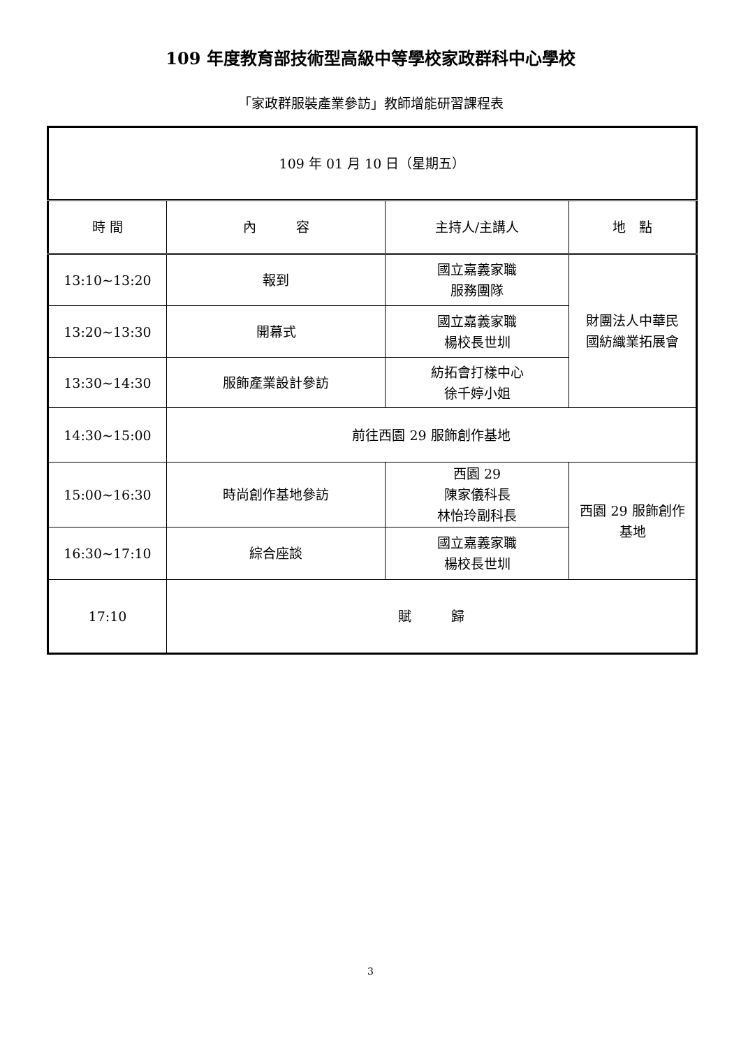109 年度教育部技術型高級中等學校家政群科中心學校
「家政群服裝產業參訪」教師增能研習課程表
| 109 年 01 月 10 日（星期五） | | | |
| 時 間 | 內 容 | 主持人/主講人 | 地 點 |
| 13:10~13:20 | 報到 | 國立嘉義家職 服務團隊 | 財團法人中華民 國紡織業拓展會 |
| 13:20~13:30 | 開幕式 | 國立嘉義家職 楊校長世圳 | |
| 13:30~14:30 | 服飾產業設計參訪 | 紡拓會打樣中心 徐千婷小姐 | |
| 14:30~15:00 | 前往西園 29 服飾創作基地 | | |
| 15:00~16:30 | 時尚創作基地參訪 | 西園 29 陳家儀科長 林怡玲副科長 | 西園 29 服飾創作 基地 |
| 16:30~17:10 | 綜合座談 | 國立嘉義家職 楊校長世圳 | |
| 17:10 | 賦 歸 | | |
3